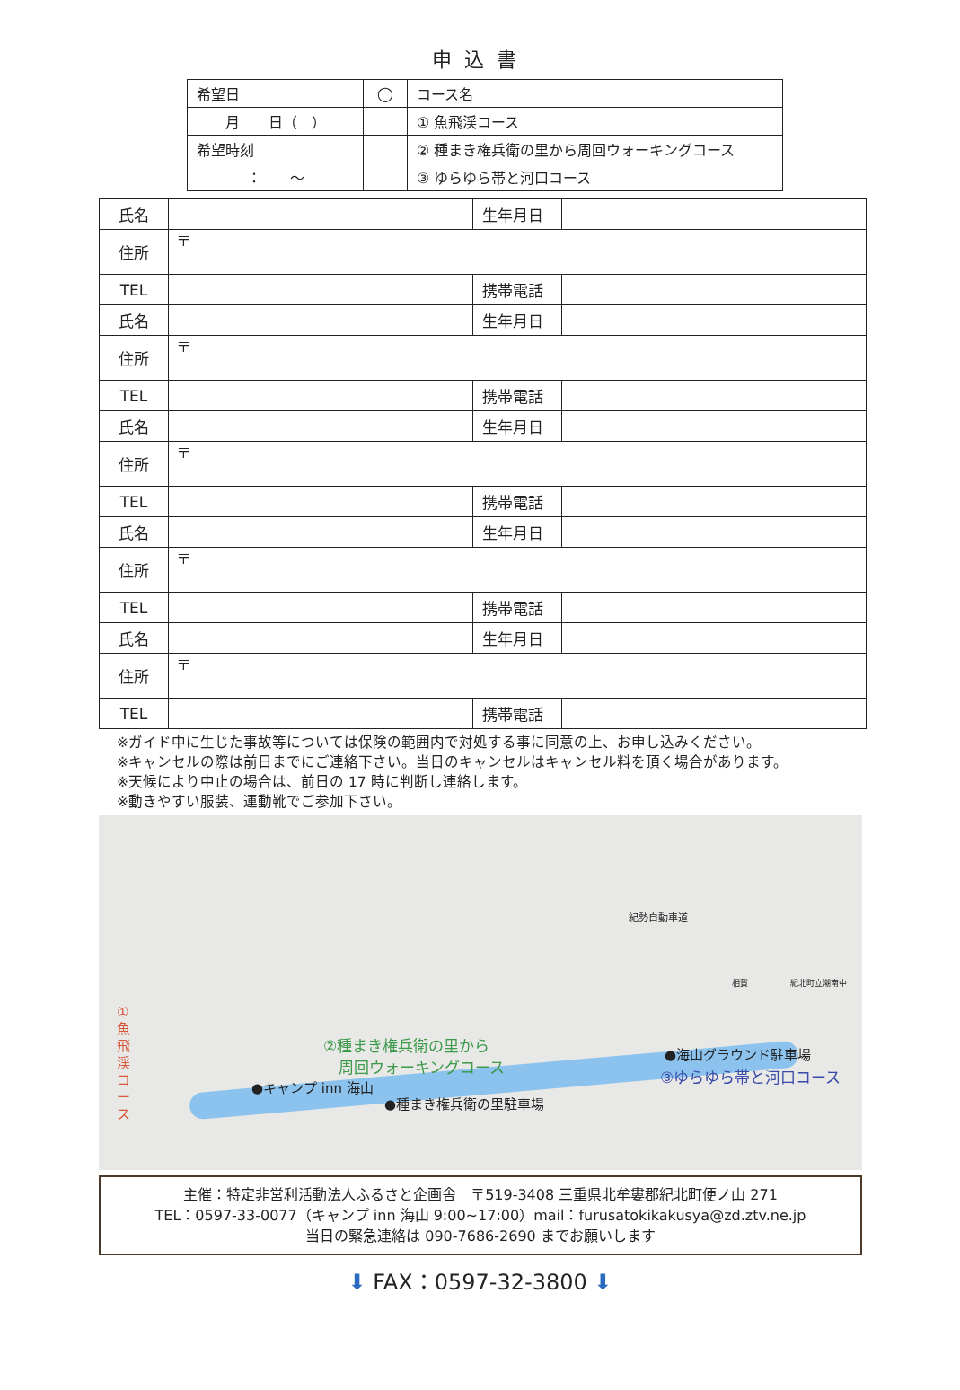申込書
| 希望日 | ◯ | コース名 |
| 月 日（ ） | | ① 魚飛渓コース |
| 希望時刻 | | ② 種まき権兵衛の里から周回ウォーキングコース |
| ： ～ | | ③ ゆらゆら帯と河口コース |
| 氏名 | | 生年月日 | |
| 住所 | 〒 | | |
| TEL | | 携帯電話 | |
| 氏名 | | 生年月日 | |
| 住所 | 〒 | | |
| TEL | | 携帯電話 | |
| 氏名 | | 生年月日 | |
| 住所 | 〒 | | |
| TEL | | 携帯電話 | |
| 氏名 | | 生年月日 | |
| 住所 | 〒 | | |
| TEL | | 携帯電話 | |
| 氏名 | | 生年月日 | |
| 住所 | 〒 | | |
| TEL | | 携帯電話 | |
※ガイド中に生じた事故等については保険の範囲内で対処する事に同意の上、お申し込みください。
※キャンセルの際は前日までにご連絡下さい。当日のキャンセルはキャンセル料を頂く場合があります。
※天候により中止の場合は、前日の 17 時に判断し連絡します。
※動きやすい服装、運動靴でご参加下さい。
①魚飛渓コース
②種まき権兵衛の里から
　周回ウォーキングコース
●キャンプ inn 海山
●種まき権兵衛の里駐車場
●海山グラウンド駐車場
③ゆらゆら帯と河口コース
紀勢自動車道
相賀 紀北町立潮南中
主催：特定非営利活動法人ふるさと企画舎　〒519-3408 三重県北牟婁郡紀北町便ノ山 271
TEL：0597-33-0077（キャンプ inn 海山 9:00~17:00）mail：furusatokikakusya@zd.ztv.ne.jp
当日の緊急連絡は 090-7686-2690 までお願いします
⬇ FAX：0597-32-3800 ⬇